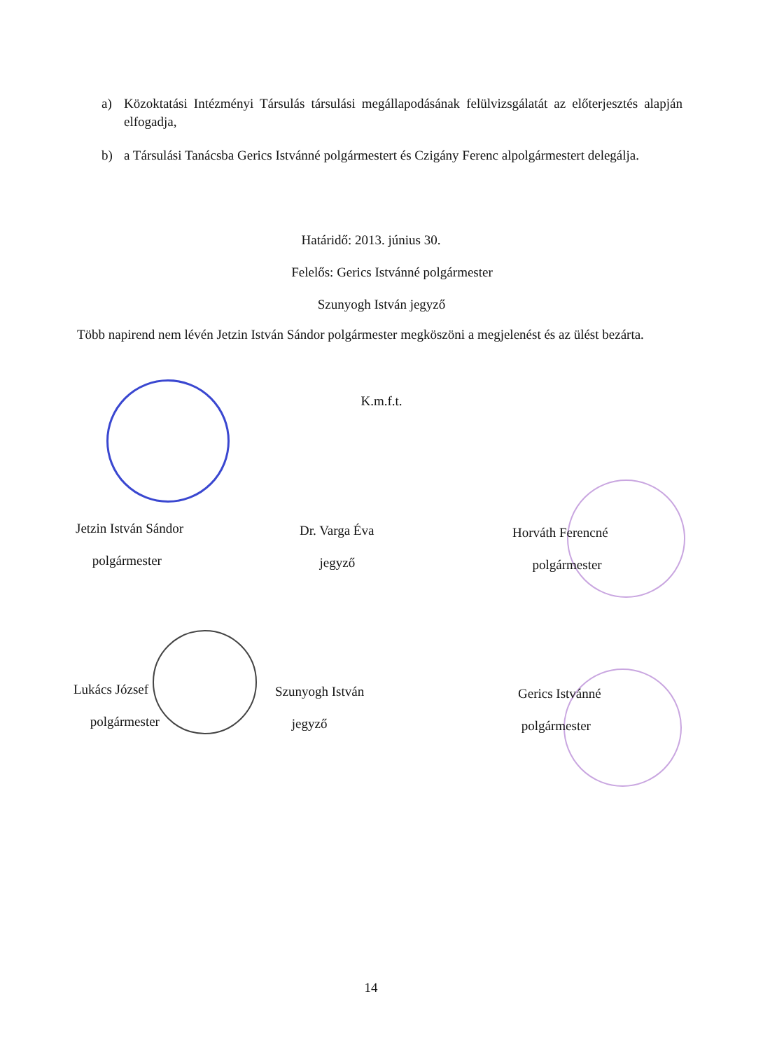a) Közoktatási Intézményi Társulás társulási megállapodásának felülvizsgálatát az előterjesztés alapján elfogadja,
b) a Társulási Tanácsba Gerics Istvánné polgármestert és Czigány Ferenc alpolgármestert delegálja.
Határidő: 2013. június 30.
Felelős: Gerics Istvánné polgármester
Szunyogh István jegyző
Több napirend nem lévén Jetzin István Sándor polgármester megköszöni a megjelenést és az ülést bezárta.
K.m.f.t.
Jetzin István Sándor
polgármester
Dr. Varga Éva
jegyző
Horváth Ferencné
polgármester
Lukács József
polgármester
Szunyogh István
jegyző
Gerics Istvánné
polgármester
14